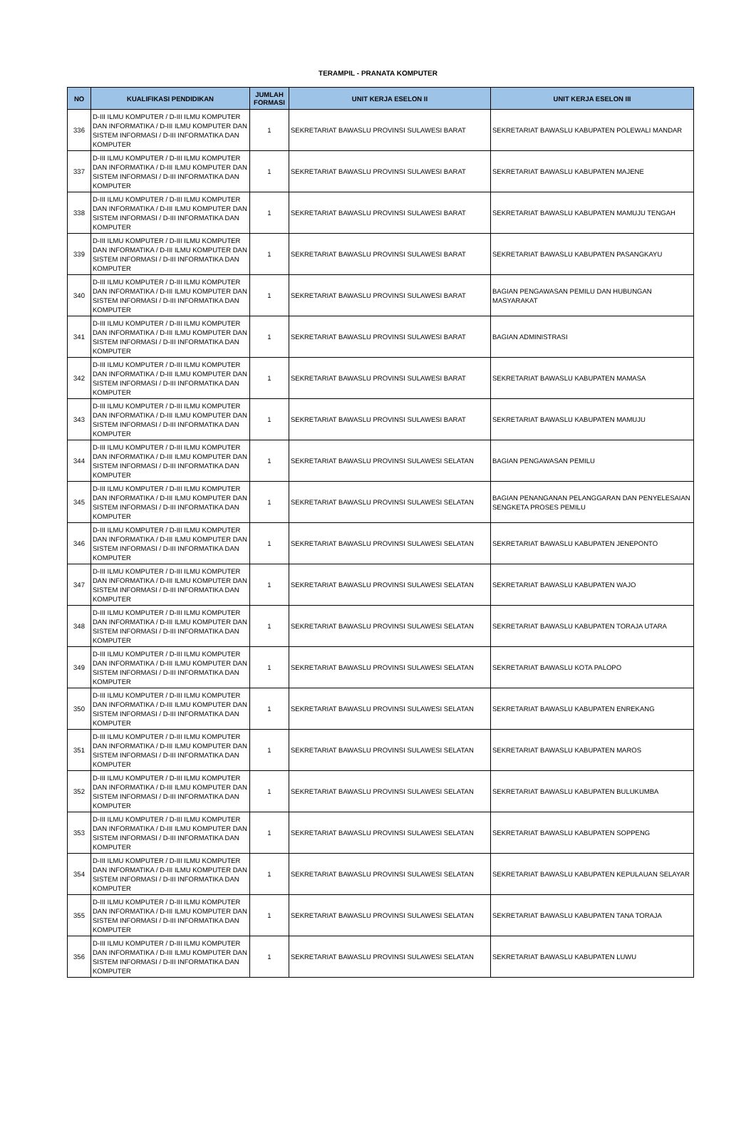TERAMPIL - PRANATA KOMPUTER
| NO | KUALIFIKASI PENDIDIKAN | JUMLAH FORMASI | UNIT KERJA ESELON II | UNIT KERJA ESELON III |
| --- | --- | --- | --- | --- |
| 336 | D-III ILMU KOMPUTER / D-III ILMU KOMPUTER DAN INFORMATIKA / D-III ILMU KOMPUTER DAN SISTEM INFORMASI / D-III INFORMATIKA DAN KOMPUTER | 1 | SEKRETARIAT BAWASLU PROVINSI SULAWESI BARAT | SEKRETARIAT BAWASLU KABUPATEN POLEWALI MANDAR |
| 337 | D-III ILMU KOMPUTER / D-III ILMU KOMPUTER DAN INFORMATIKA / D-III ILMU KOMPUTER DAN SISTEM INFORMASI / D-III INFORMATIKA DAN KOMPUTER | 1 | SEKRETARIAT BAWASLU PROVINSI SULAWESI BARAT | SEKRETARIAT BAWASLU KABUPATEN MAJENE |
| 338 | D-III ILMU KOMPUTER / D-III ILMU KOMPUTER DAN INFORMATIKA / D-III ILMU KOMPUTER DAN SISTEM INFORMASI / D-III INFORMATIKA DAN KOMPUTER | 1 | SEKRETARIAT BAWASLU PROVINSI SULAWESI BARAT | SEKRETARIAT BAWASLU KABUPATEN MAMUJU TENGAH |
| 339 | D-III ILMU KOMPUTER / D-III ILMU KOMPUTER DAN INFORMATIKA / D-III ILMU KOMPUTER DAN SISTEM INFORMASI / D-III INFORMATIKA DAN KOMPUTER | 1 | SEKRETARIAT BAWASLU PROVINSI SULAWESI BARAT | SEKRETARIAT BAWASLU KABUPATEN PASANGKAYU |
| 340 | D-III ILMU KOMPUTER / D-III ILMU KOMPUTER DAN INFORMATIKA / D-III ILMU KOMPUTER DAN SISTEM INFORMASI / D-III INFORMATIKA DAN KOMPUTER | 1 | SEKRETARIAT BAWASLU PROVINSI SULAWESI BARAT | BAGIAN PENGAWASAN PEMILU DAN HUBUNGAN MASYARAKAT |
| 341 | D-III ILMU KOMPUTER / D-III ILMU KOMPUTER DAN INFORMATIKA / D-III ILMU KOMPUTER DAN SISTEM INFORMASI / D-III INFORMATIKA DAN KOMPUTER | 1 | SEKRETARIAT BAWASLU PROVINSI SULAWESI BARAT | BAGIAN ADMINISTRASI |
| 342 | D-III ILMU KOMPUTER / D-III ILMU KOMPUTER DAN INFORMATIKA / D-III ILMU KOMPUTER DAN SISTEM INFORMASI / D-III INFORMATIKA DAN KOMPUTER | 1 | SEKRETARIAT BAWASLU PROVINSI SULAWESI BARAT | SEKRETARIAT BAWASLU KABUPATEN MAMASA |
| 343 | D-III ILMU KOMPUTER / D-III ILMU KOMPUTER DAN INFORMATIKA / D-III ILMU KOMPUTER DAN SISTEM INFORMASI / D-III INFORMATIKA DAN KOMPUTER | 1 | SEKRETARIAT BAWASLU PROVINSI SULAWESI BARAT | SEKRETARIAT BAWASLU KABUPATEN MAMUJU |
| 344 | D-III ILMU KOMPUTER / D-III ILMU KOMPUTER DAN INFORMATIKA / D-III ILMU KOMPUTER DAN SISTEM INFORMASI / D-III INFORMATIKA DAN KOMPUTER | 1 | SEKRETARIAT BAWASLU PROVINSI SULAWESI SELATAN | BAGIAN PENGAWASAN PEMILU |
| 345 | D-III ILMU KOMPUTER / D-III ILMU KOMPUTER DAN INFORMATIKA / D-III ILMU KOMPUTER DAN SISTEM INFORMASI / D-III INFORMATIKA DAN KOMPUTER | 1 | SEKRETARIAT BAWASLU PROVINSI SULAWESI SELATAN | BAGIAN PENANGANAN PELANGGARAN DAN PENYELESAIAN SENGKETA PROSES PEMILU |
| 346 | D-III ILMU KOMPUTER / D-III ILMU KOMPUTER DAN INFORMATIKA / D-III ILMU KOMPUTER DAN SISTEM INFORMASI / D-III INFORMATIKA DAN KOMPUTER | 1 | SEKRETARIAT BAWASLU PROVINSI SULAWESI SELATAN | SEKRETARIAT BAWASLU KABUPATEN JENEPONTO |
| 347 | D-III ILMU KOMPUTER / D-III ILMU KOMPUTER DAN INFORMATIKA / D-III ILMU KOMPUTER DAN SISTEM INFORMASI / D-III INFORMATIKA DAN KOMPUTER | 1 | SEKRETARIAT BAWASLU PROVINSI SULAWESI SELATAN | SEKRETARIAT BAWASLU KABUPATEN WAJO |
| 348 | D-III ILMU KOMPUTER / D-III ILMU KOMPUTER DAN INFORMATIKA / D-III ILMU KOMPUTER DAN SISTEM INFORMASI / D-III INFORMATIKA DAN KOMPUTER | 1 | SEKRETARIAT BAWASLU PROVINSI SULAWESI SELATAN | SEKRETARIAT BAWASLU KABUPATEN TORAJA UTARA |
| 349 | D-III ILMU KOMPUTER / D-III ILMU KOMPUTER DAN INFORMATIKA / D-III ILMU KOMPUTER DAN SISTEM INFORMASI / D-III INFORMATIKA DAN KOMPUTER | 1 | SEKRETARIAT BAWASLU PROVINSI SULAWESI SELATAN | SEKRETARIAT BAWASLU KOTA PALOPO |
| 350 | D-III ILMU KOMPUTER / D-III ILMU KOMPUTER DAN INFORMATIKA / D-III ILMU KOMPUTER DAN SISTEM INFORMASI / D-III INFORMATIKA DAN KOMPUTER | 1 | SEKRETARIAT BAWASLU PROVINSI SULAWESI SELATAN | SEKRETARIAT BAWASLU KABUPATEN ENREKANG |
| 351 | D-III ILMU KOMPUTER / D-III ILMU KOMPUTER DAN INFORMATIKA / D-III ILMU KOMPUTER DAN SISTEM INFORMASI / D-III INFORMATIKA DAN KOMPUTER | 1 | SEKRETARIAT BAWASLU PROVINSI SULAWESI SELATAN | SEKRETARIAT BAWASLU KABUPATEN MAROS |
| 352 | D-III ILMU KOMPUTER / D-III ILMU KOMPUTER DAN INFORMATIKA / D-III ILMU KOMPUTER DAN SISTEM INFORMASI / D-III INFORMATIKA DAN KOMPUTER | 1 | SEKRETARIAT BAWASLU PROVINSI SULAWESI SELATAN | SEKRETARIAT BAWASLU KABUPATEN BULUKUMBA |
| 353 | D-III ILMU KOMPUTER / D-III ILMU KOMPUTER DAN INFORMATIKA / D-III ILMU KOMPUTER DAN SISTEM INFORMASI / D-III INFORMATIKA DAN KOMPUTER | 1 | SEKRETARIAT BAWASLU PROVINSI SULAWESI SELATAN | SEKRETARIAT BAWASLU KABUPATEN SOPPENG |
| 354 | D-III ILMU KOMPUTER / D-III ILMU KOMPUTER DAN INFORMATIKA / D-III ILMU KOMPUTER DAN SISTEM INFORMASI / D-III INFORMATIKA DAN KOMPUTER | 1 | SEKRETARIAT BAWASLU PROVINSI SULAWESI SELATAN | SEKRETARIAT BAWASLU KABUPATEN KEPULAUAN SELAYAR |
| 355 | D-III ILMU KOMPUTER / D-III ILMU KOMPUTER DAN INFORMATIKA / D-III ILMU KOMPUTER DAN SISTEM INFORMASI / D-III INFORMATIKA DAN KOMPUTER | 1 | SEKRETARIAT BAWASLU PROVINSI SULAWESI SELATAN | SEKRETARIAT BAWASLU KABUPATEN TANA TORAJA |
| 356 | D-III ILMU KOMPUTER / D-III ILMU KOMPUTER DAN INFORMATIKA / D-III ILMU KOMPUTER DAN SISTEM INFORMASI / D-III INFORMATIKA DAN KOMPUTER | 1 | SEKRETARIAT BAWASLU PROVINSI SULAWESI SELATAN | SEKRETARIAT BAWASLU KABUPATEN LUWU |